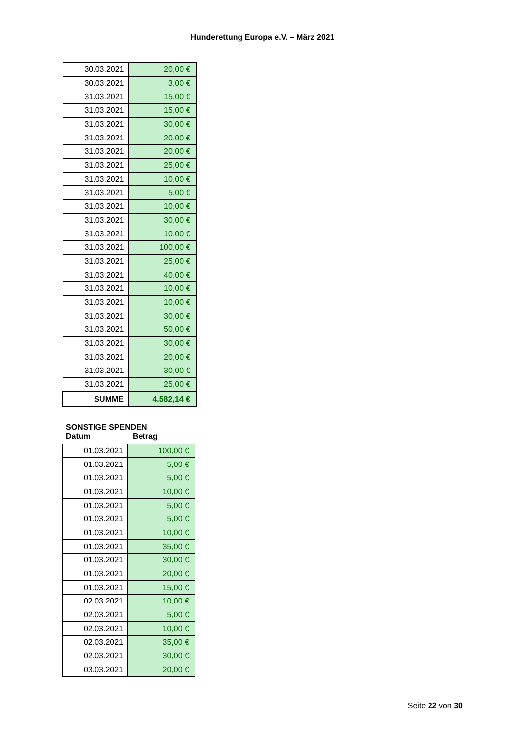Hunderettung Europa e.V. – März 2021
| 30.03.2021 | 20,00 € |
| 30.03.2021 | 3,00 € |
| 31.03.2021 | 15,00 € |
| 31.03.2021 | 15,00 € |
| 31.03.2021 | 30,00 € |
| 31.03.2021 | 20,00 € |
| 31.03.2021 | 20,00 € |
| 31.03.2021 | 25,00 € |
| 31.03.2021 | 10,00 € |
| 31.03.2021 | 5,00 € |
| 31.03.2021 | 10,00 € |
| 31.03.2021 | 30,00 € |
| 31.03.2021 | 10,00 € |
| 31.03.2021 | 100,00 € |
| 31.03.2021 | 25,00 € |
| 31.03.2021 | 40,00 € |
| 31.03.2021 | 10,00 € |
| 31.03.2021 | 10,00 € |
| 31.03.2021 | 30,00 € |
| 31.03.2021 | 50,00 € |
| 31.03.2021 | 30,00 € |
| 31.03.2021 | 20,00 € |
| 31.03.2021 | 30,00 € |
| 31.03.2021 | 25,00 € |
| SUMME | 4.582,14 € |
SONSTIGE SPENDEN
Datum Betrag
| 01.03.2021 | 100,00 € |
| 01.03.2021 | 5,00 € |
| 01.03.2021 | 5,00 € |
| 01.03.2021 | 10,00 € |
| 01.03.2021 | 5,00 € |
| 01.03.2021 | 5,00 € |
| 01.03.2021 | 10,00 € |
| 01.03.2021 | 35,00 € |
| 01.03.2021 | 30,00 € |
| 01.03.2021 | 20,00 € |
| 01.03.2021 | 15,00 € |
| 02.03.2021 | 10,00 € |
| 02.03.2021 | 5,00 € |
| 02.03.2021 | 10,00 € |
| 02.03.2021 | 35,00 € |
| 02.03.2021 | 30,00 € |
| 03.03.2021 | 20,00 € |
Seite 22 von 30